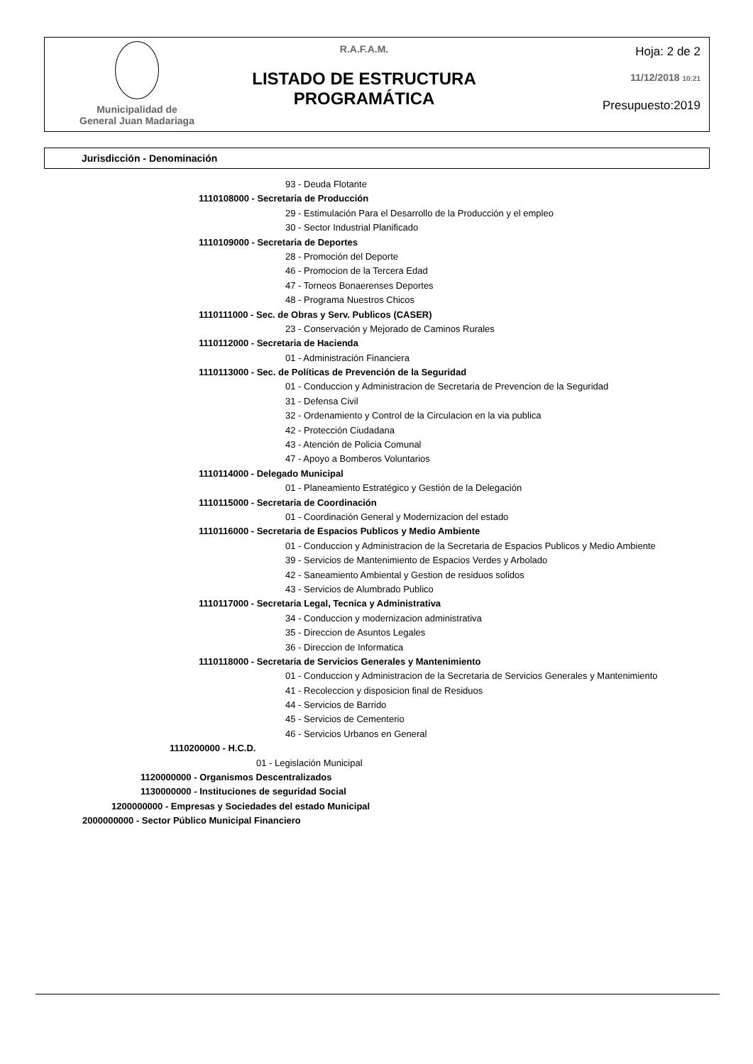Municipalidad de
General Juan Madariaga
R.A.F.A.M.
LISTADO DE ESTRUCTURA PROGRAMÁTICA
Hoja: 2 de 2
11/12/2018 10:21
Presupuesto:2019
Jurisdicción - Denominación
93 - Deuda Flotante
1110108000 - Secretaria de Producción
29 - Estimulación Para el Desarrollo de la Producción y el empleo
30 - Sector Industrial Planificado
1110109000 - Secretaria de Deportes
28 - Promoción del Deporte
46 - Promocion de la Tercera Edad
47 - Torneos Bonaerenses Deportes
48 - Programa Nuestros Chicos
1110111000 - Sec. de Obras y Serv. Publicos (CASER)
23 - Conservación y Mejorado de Caminos Rurales
1110112000 - Secretaria de Hacienda
01 - Administración Financiera
1110113000 - Sec. de Políticas de Prevención de la Seguridad
01 - Conduccion y Administracion de Secretaria de Prevencion de la Seguridad
31 - Defensa Civil
32 - Ordenamiento y Control de la Circulacion en la via publica
42 - Protección Ciudadana
43 - Atención de Policia Comunal
47 - Apoyo a Bomberos Voluntarios
1110114000 - Delegado Municipal
01 - Planeamiento Estratégico y Gestión de la Delegación
1110115000 - Secretaria de Coordinación
01 - Coordinación General y Modernizacion del estado
1110116000 - Secretaria de Espacios Publicos y Medio Ambiente
01 - Conduccion y Administracion de la Secretaria de Espacios Publicos y Medio Ambiente
39 - Servicios de Mantenimiento de Espacios Verdes y Arbolado
42 - Saneamiento Ambiental y Gestion de residuos solidos
43 - Servicios de Alumbrado Publico
1110117000 - Secretaria Legal, Tecnica y Administrativa
34 - Conduccion y modernizacion administrativa
35 - Direccion de Asuntos Legales
36 - Direccion de Informatica
1110118000 - Secretaria de Servicios Generales y Mantenimiento
01 - Conduccion y Administracion de la Secretaria de Servicios Generales y Mantenimiento
41 - Recoleccion y disposicion final de Residuos
44 - Servicios de Barrido
45 - Servicios de Cementerio
46 - Servicios Urbanos en General
1110200000 - H.C.D.
01 - Legislación Municipal
1120000000 - Organismos Descentralizados
1130000000 - Instituciones de seguridad Social
1200000000 - Empresas y Sociedades del estado Municipal
2000000000 - Sector Público Municipal Financiero